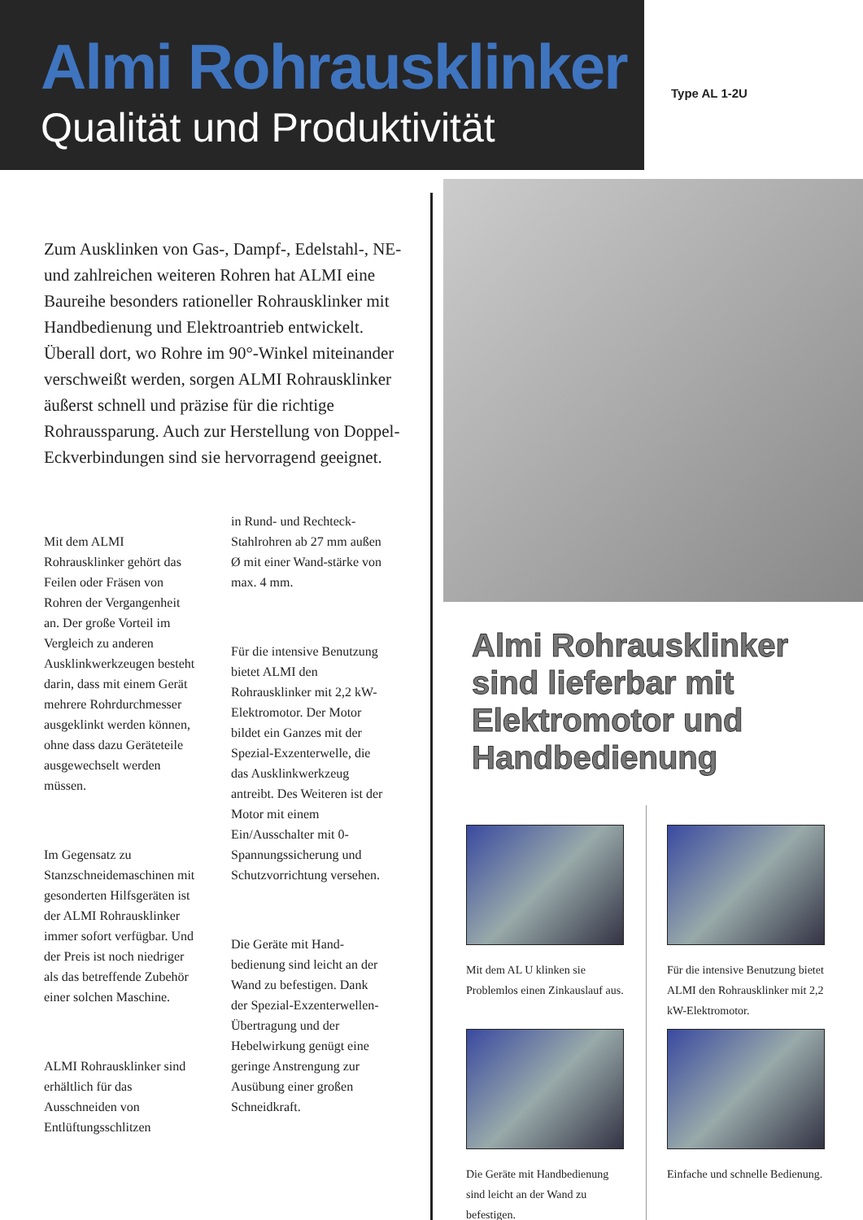Almi Rohrausklinker
Qualität und Produktivität
Type AL 1-2U
Zum Ausklinken von Gas-, Dampf-, Edelstahl-, NE- und zahlreichen weiteren Rohren hat ALMI eine Baureihe besonders rationeller Rohrausklinker mit Handbedienung und Elektroantrieb entwickelt. Überall dort, wo Rohre im 90°-Winkel miteinander verschweißt werden, sorgen ALMI Rohrausklinker äußerst schnell und präzise für die richtige Rohraussparung. Auch zur Herstellung von Doppel-Eckverbindungen sind sie hervorragend geeignet.
Mit dem ALMI Rohrausklinker gehört das Feilen oder Fräsen von Rohren der Vergangenheit an. Der große Vorteil im Vergleich zu anderen Ausklinkwerkzeugen besteht darin, dass mit einem Gerät mehrere Rohrdurchmesser ausgeklinkt werden können, ohne dass dazu Geräteteile ausgewechselt werden müssen.
Im Gegensatz zu Stanzschneidemaschinen mit gesonderten Hilfsgeräten ist der ALMI Rohrausklinker immer sofort verfügbar. Und der Preis ist noch niedriger als das betreffende Zubehör einer solchen Maschine.
ALMI Rohrausklinker sind erhältlich für das Ausschneiden von Entlüftungsschlitzen
in Rund- und Rechteck-Stahlrohren ab 27 mm außen Ø mit einer Wand-stärke von max. 4 mm.
Für die intensive Benutzung bietet ALMI den Rohrausklinker mit 2,2 kW-Elektromotor. Der Motor bildet ein Ganzes mit der Spezial-Exzenterwelle, die das Ausklinkwerkzeug antreibt. Des Weiteren ist der Motor mit einem Ein/Ausschalter mit 0-Spannungssicherung und Schutzvorrichtung versehen.
Die Geräte mit Hand-bedienung sind leicht an der Wand zu befestigen. Dank der Spezial-Exzenterwellen-Übertragung und der Hebelwirkung genügt eine geringe Anstrengung zur Ausübung einer großen Schneidkraft.
Almi Rohrausklinker sind lieferbar mit Elektromotor und Handbedienung
Mit dem AL U klinken sie Problemlos einen Zinkauslauf aus.
Für die intensive Benutzung bietet ALMI den Rohrausklinker mit 2,2 kW-Elektromotor.
Die Geräte mit Handbedienung sind leicht an der Wand zu befestigen.
Einfache und schnelle Bedienung.